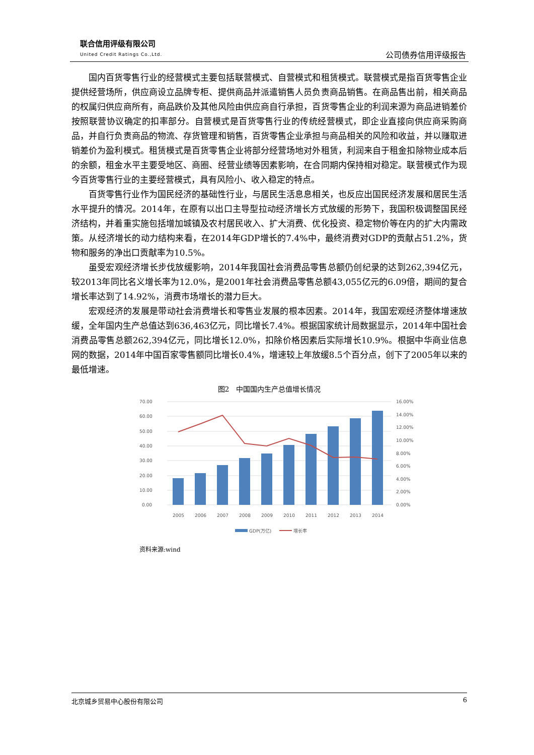联合信用评级有限公司
United Credit Ratings Co.,Ltd.
公司债券信用评级报告
国内百货零售行业的经营模式主要包括联营模式、自营模式和租赁模式。联营模式是指百货零售企业提供经营场所，供应商设立品牌专柜、提供商品并派遣销售人员负责商品销售。在商品售出前，相关商品的权属归供应商所有，商品跌价及其他风险由供应商自行承担，百货零售企业的利润来源为商品进销差价按照联营协议确定的扣率部分。自营模式是百货零售行业的传统经营模式，即企业直接向供应商采购商品，并自行负责商品的物流、存货管理和销售，百货零售企业承担与商品相关的风险和收益，并以赚取进销差价为盈利模式。租赁模式是百货零售企业将部分经营场地对外租赁，利润来自于租金扣除物业成本后的余额，租金水平主要受地区、商圈、经营业绩等因素影响，在合同期内保持相对稳定。联营模式作为现今百货零售行业的主要经营模式，具有风险小、收入稳定的特点。
百货零售行业作为国民经济的基础性行业，与居民生活息息相关，也反应出国民经济发展和居民生活水平提升的情况。2014年，在原有以出口主导型拉动经济增长方式放缓的形势下，我国积极调整国民经济结构，并着重实施包括增加城镇及农村居民收入、扩大消费、优化投资、稳定物价等在内的扩大内需政策。从经济增长的动力结构来看，在2014年GDP增长的7.4%中，最终消费对GDP的贡献占51.2%，货物和服务的净出口贡献率为10.5%。
虽受宏观经济增长步伐放缓影响，2014年我国社会消费品零售总额仍创纪录的达到262,394亿元，较2013年同比名义增长率为12.0%，是2001年社会消费品零售总额43,055亿元的6.09倍，期间的复合增长率达到了14.92%，消费市场增长的潜力巨大。
宏观经济的发展是带动社会消费增长和零售业发展的根本因素。2014年，我国宏观经济整体增速放缓，全年国内生产总值达到636,463亿元，同比增长7.4%。根据国家统计局数据显示，2014年中国社会消费品零售总额262,394亿元，同比增长12.0%，扣除价格因素后实际增长10.9%。根据中华商业信息网的数据，2014年中国百家零售额同比增长0.4%，增速较上年放缓8.5个百分点，创下了2005年以来的最低增速。
图2　中国国内生产总值增长情况
70.00
60.00
50.00
40.00
30.00
20.00
10.00
0.00
16.00%
14.00%
12.00%
10.00%
8.00%
6.00%
4.00%
2.00%
0.00%
2005
2006
2007
2008
2009
2010
2011
2012
2013
2014
GDP(万亿)
增长率
资料来源:wind
北京城乡贸易中心股份有限公司 6